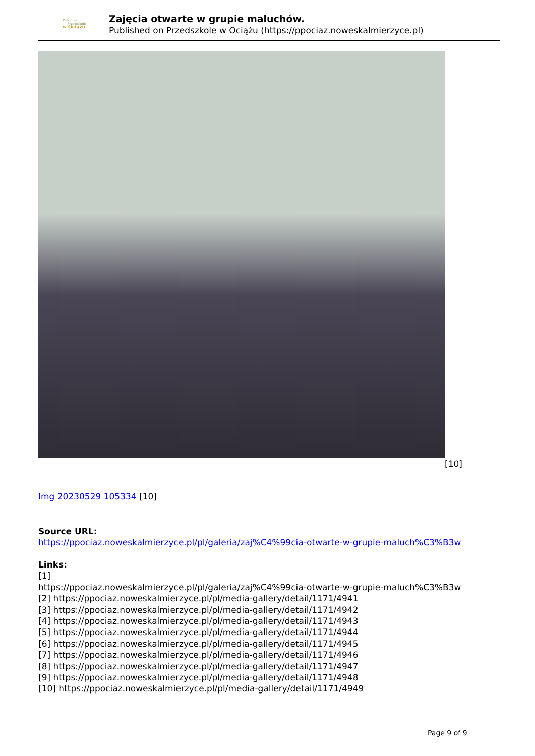Publiczne
Przedszkole
w Ociążu
Zajęcia otwarte w grupie maluchów.
Published on Przedszkole w Ociążu (https://ppociaz.noweskalmierzyce.pl)
[10]
Img 20230529 105334 [10]
Source URL:
https://ppociaz.noweskalmierzyce.pl/pl/galeria/zaj%C4%99cia-otwarte-w-grupie-maluch%C3%B3w
Links:
[1]
https://ppociaz.noweskalmierzyce.pl/pl/galeria/zaj%C4%99cia-otwarte-w-grupie-maluch%C3%B3w
[2] https://ppociaz.noweskalmierzyce.pl/pl/media-gallery/detail/1171/4941
[3] https://ppociaz.noweskalmierzyce.pl/pl/media-gallery/detail/1171/4942
[4] https://ppociaz.noweskalmierzyce.pl/pl/media-gallery/detail/1171/4943
[5] https://ppociaz.noweskalmierzyce.pl/pl/media-gallery/detail/1171/4944
[6] https://ppociaz.noweskalmierzyce.pl/pl/media-gallery/detail/1171/4945
[7] https://ppociaz.noweskalmierzyce.pl/pl/media-gallery/detail/1171/4946
[8] https://ppociaz.noweskalmierzyce.pl/pl/media-gallery/detail/1171/4947
[9] https://ppociaz.noweskalmierzyce.pl/pl/media-gallery/detail/1171/4948
[10] https://ppociaz.noweskalmierzyce.pl/pl/media-gallery/detail/1171/4949
Page 9 of 9